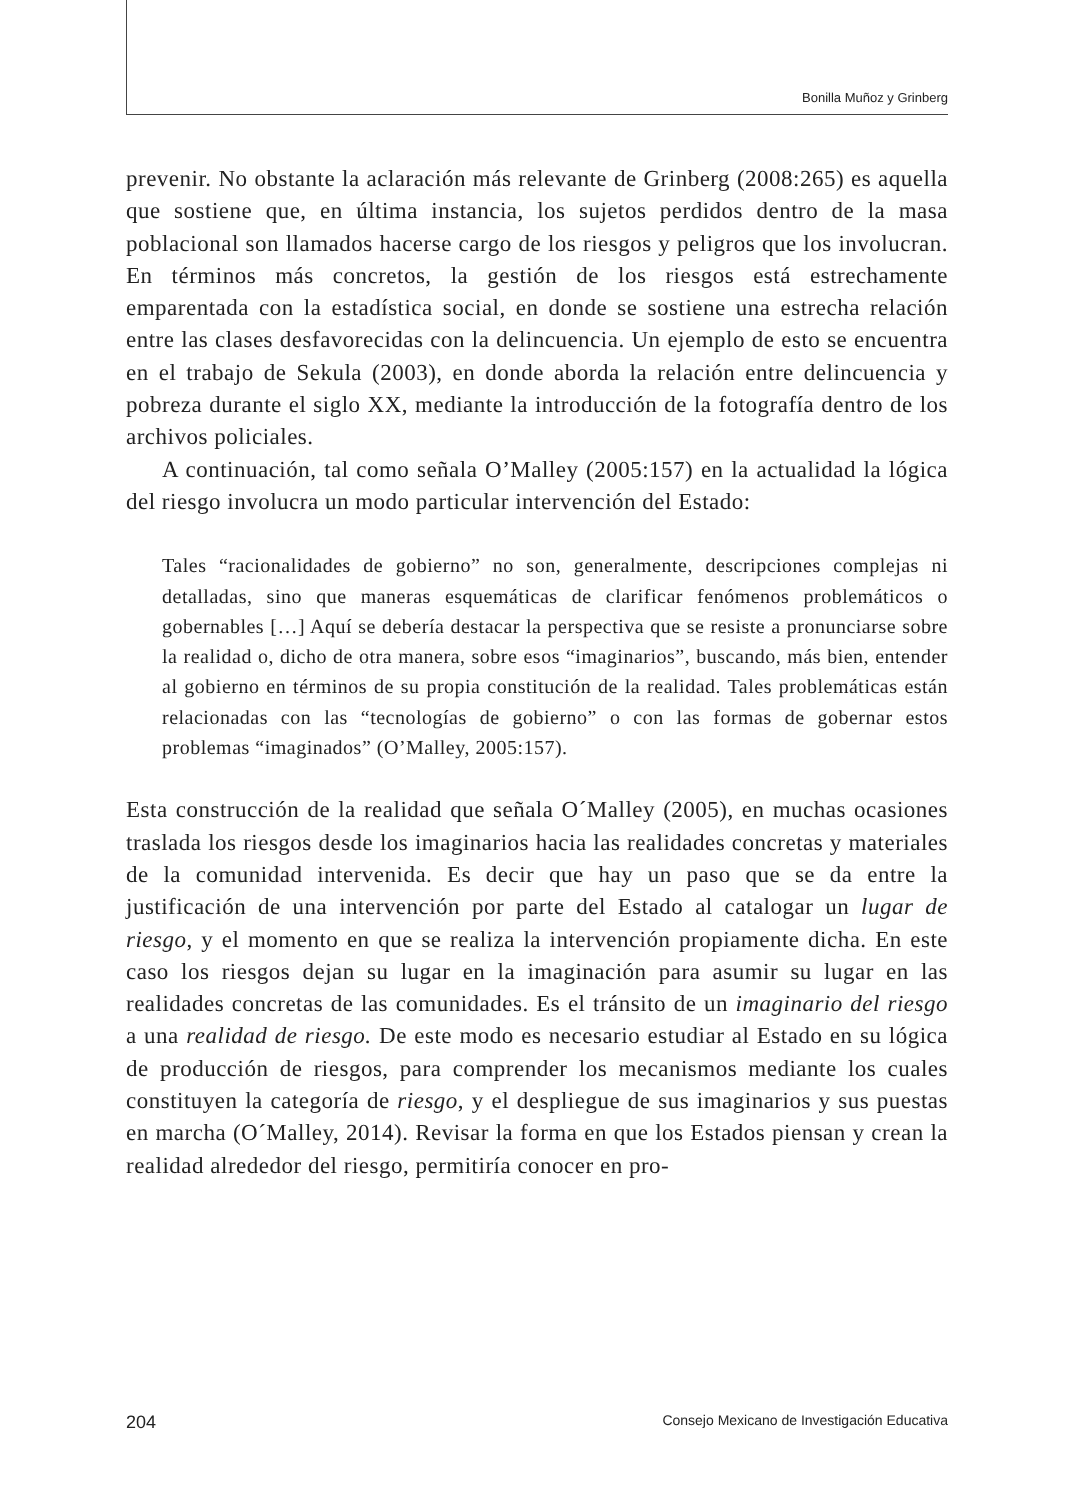Bonilla Muñoz y Grinberg
prevenir. No obstante la aclaración más relevante de Grinberg (2008:265) es aquella que sostiene que, en última instancia, los sujetos perdidos dentro de la masa poblacional son llamados hacerse cargo de los riesgos y peligros que los involucran. En términos más concretos, la gestión de los riesgos está estrechamente emparentada con la estadística social, en donde se sostiene una estrecha relación entre las clases desfavorecidas con la delincuencia. Un ejemplo de esto se encuentra en el trabajo de Sekula (2003), en donde aborda la relación entre delincuencia y pobreza durante el siglo XX, mediante la introducción de la fotografía dentro de los archivos policiales.
A continuación, tal como señala O’Malley (2005:157) en la actualidad la lógica del riesgo involucra un modo particular intervención del Estado:
Tales “racionalidades de gobierno” no son, generalmente, descripciones complejas ni detalladas, sino que maneras esquemáticas de clarificar fenómenos problemáticos o gobernables […] Aquí se debería destacar la perspectiva que se resiste a pronunciarse sobre la realidad o, dicho de otra manera, sobre esos “imaginarios”, buscando, más bien, entender al gobierno en términos de su propia constitución de la realidad. Tales problemáticas están relacionadas con las “tecnologías de gobierno” o con las formas de gobernar estos problemas “imaginados” (O’Malley, 2005:157).
Esta construcción de la realidad que señala O´Malley (2005), en muchas ocasiones traslada los riesgos desde los imaginarios hacia las realidades concretas y materiales de la comunidad intervenida. Es decir que hay un paso que se da entre la justificación de una intervención por parte del Estado al catalogar un lugar de riesgo, y el momento en que se realiza la intervención propiamente dicha. En este caso los riesgos dejan su lugar en la imaginación para asumir su lugar en las realidades concretas de las comunidades. Es el tránsito de un imaginario del riesgo a una realidad de riesgo. De este modo es necesario estudiar al Estado en su lógica de producción de riesgos, para comprender los mecanismos mediante los cuales constituyen la categoría de riesgo, y el despliegue de sus imaginarios y sus puestas en marcha (O´Malley, 2014). Revisar la forma en que los Estados piensan y crean la realidad alrededor del riesgo, permitiría conocer en pro-
204 Consejo Mexicano de Investigación Educativa